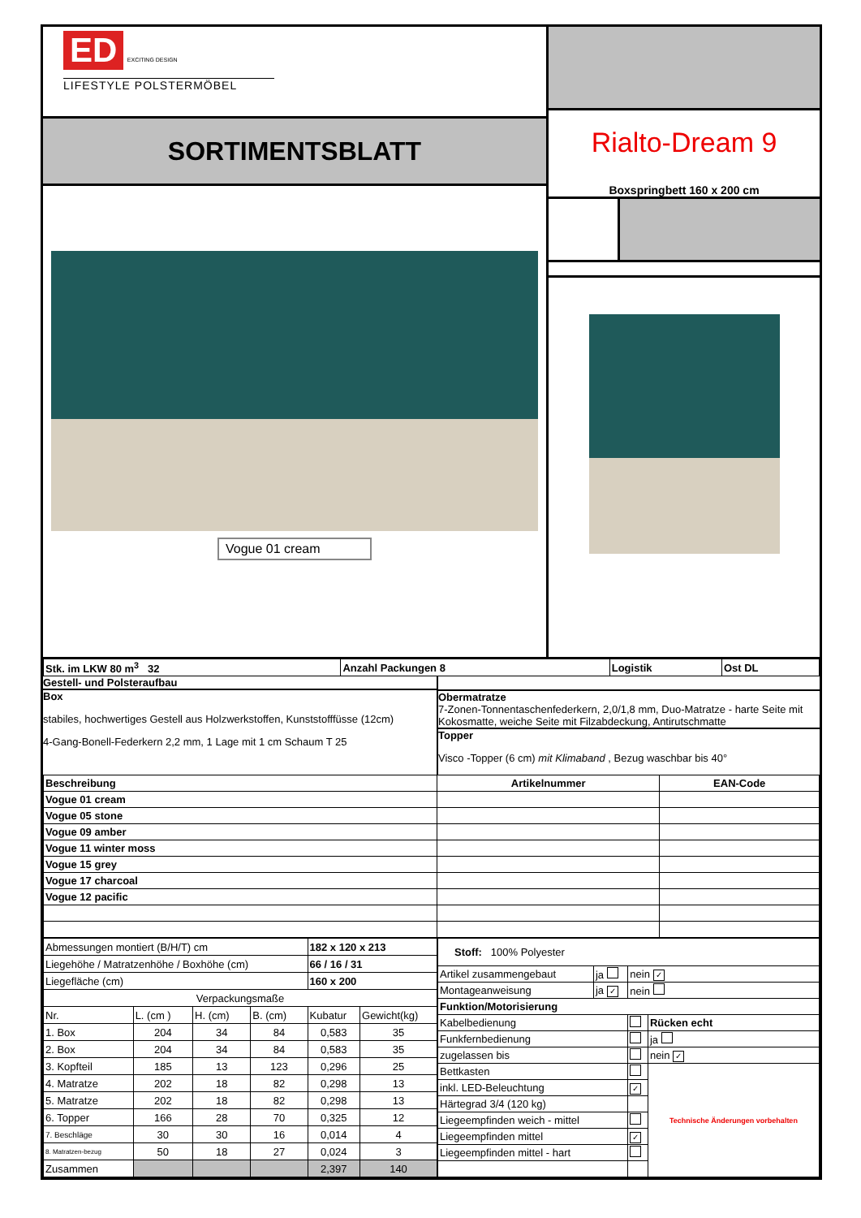ED
EXCITING DESIGN
LIFESTYLE POLSTERMÖBEL
SORTIMENTSBLATT
Vogue 01 cream
Rialto-Dream 9
Boxspringbett 160 x 200 cm
| Stk. im LKW 80 m<sup>3</sup> 32 | Anzahl Packungen 8 | Logistik | Ost DL |
Gestell- und Polsteraufbau
Box
stabiles, hochwertiges Gestell aus Holzwerkstoffen, Kunststofffüsse (12cm)
4-Gang-Bonell-Federkern 2,2 mm, 1 Lage mit 1 cm Schaum T 25
Obermatratze
7-Zonen-Tonnentaschenfederkern, 2,0/1,8 mm, Duo-Matratze - harte Seite mit Kokosmatte, weiche Seite mit Filzabdeckung, Antirutschmatte
Topper
Visco -Topper (6 cm) mit Klimaband , Bezug waschbar bis 40°
| Beschreibung | Artikelnummer | EAN-Code |
| --- | --- | --- |
| Vogue 01 cream | | |
| Vogue 05 stone | | |
| Vogue 09 amber | | |
| Vogue 11 winter moss | | |
| Vogue 15 grey | | |
| Vogue 17 charcoal | | |
| Vogue 12 pacific | | |
| Abmessungen montiert (B/H/T) cm | | | | 182 x 120 x 213 | |
| Liegehöhe / Matratzenhöhe / Boxhöhe (cm) | | | | 66 / 16 / 31 | |
| Liegefläche (cm) | | | | 160 x 200 | |
| Verpackungsmaße | | | | | |
| Nr. | L. (cm ) | H. (cm) | B. (cm) | Kubatur | Gewicht(kg) |
| 1. Box | 204 | 34 | 84 | 0,583 | 35 |
| 2. Box | 204 | 34 | 84 | 0,583 | 35 |
| 3. Kopfteil | 185 | 13 | 123 | 0,296 | 25 |
| 4. Matratze | 202 | 18 | 82 | 0,298 | 13 |
| 5. Matratze | 202 | 18 | 82 | 0,298 | 13 |
| 6. Topper | 166 | 28 | 70 | 0,325 | 12 |
| 7. Beschläge | 30 | 30 | 16 | 0,014 | 4 |
| 8. Matratzen-bezug | 50 | 18 | 27 | 0,024 | 3 |
| Zusammen | | | | 2,397 | 140 |
| Stoff: 100% Polyester | | | |
| Artikel zusammengebaut | ja | nein ✓ | |
| Montageanweisung | ja ✓ | nein | |
| Funktion/Motorisierung | | | |
| Kabelbedienung | | | Rücken echt |
| Funkfernbedienung | | | ja |
| zugelassen bis | | | nein ✓ |
| Bettkasten | | | Technische Änderungen vorbehalten |
| inkl. LED-Beleuchtung | | ✓ | |
| Härtegrad 3/4 (120 kg) | | | |
| Liegeempfinden weich - mittel | | | |
| Liegeempfinden mittel | | ✓ | |
| Liegeempfinden mittel - hart | | | |